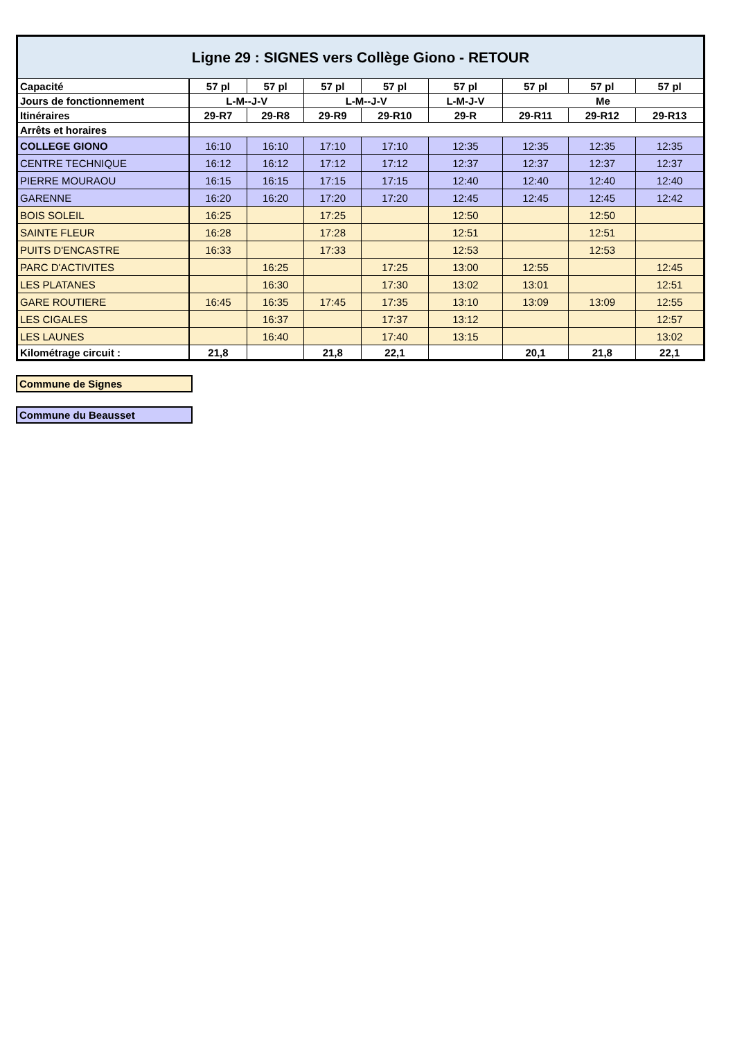| Ligne 29 : SIGNES vers Collège Giono - RETOUR | | | | | | | | |
| --- | --- | --- | --- | --- | --- | --- | --- | --- |
| Capacité | 57 pl | 57 pl | 57 pl | 57 pl | 57 pl | 57 pl | 57 pl | 57 pl |
| Jours de fonctionnement | L-M--J-V | | L-M--J-V | | L-M-J-V | Me | | |
| Itinéraires | 29-R7 | 29-R8 | 29-R9 | 29-R10 | 29-R | 29-R11 | 29-R12 | 29-R13 |
| Arrêts et horaires | | | | | | | | |
| COLLEGE GIONO | 16:10 | 16:10 | 17:10 | 17:10 | 12:35 | 12:35 | 12:35 | 12:35 |
| CENTRE TECHNIQUE | 16:12 | 16:12 | 17:12 | 17:12 | 12:37 | 12:37 | 12:37 | 12:37 |
| PIERRE MOURAOU | 16:15 | 16:15 | 17:15 | 17:15 | 12:40 | 12:40 | 12:40 | 12:40 |
| GARENNE | 16:20 | 16:20 | 17:20 | 17:20 | 12:45 | 12:45 | 12:45 | 12:42 |
| BOIS SOLEIL | 16:25 | | 17:25 | | 12:50 | | 12:50 | |
| SAINTE FLEUR | 16:28 | | 17:28 | | 12:51 | | 12:51 | |
| PUITS D'ENCASTRE | 16:33 | | 17:33 | | 12:53 | | 12:53 | |
| PARC D'ACTIVITES | | 16:25 | | 17:25 | 13:00 | 12:55 | | 12:45 |
| LES PLATANES | | 16:30 | | 17:30 | 13:02 | 13:01 | | 12:51 |
| GARE ROUTIERE | 16:45 | 16:35 | 17:45 | 17:35 | 13:10 | 13:09 | 13:09 | 12:55 |
| LES CIGALES | | 16:37 | | 17:37 | 13:12 | | | 12:57 |
| LES LAUNES | | 16:40 | | 17:40 | 13:15 | | | 13:02 |
| Kilométrage circuit : | 21,8 | | 21,8 | 22,1 | | 20,1 | 21,8 | 22,1 |
Commune de Signes
Commune du Beausset